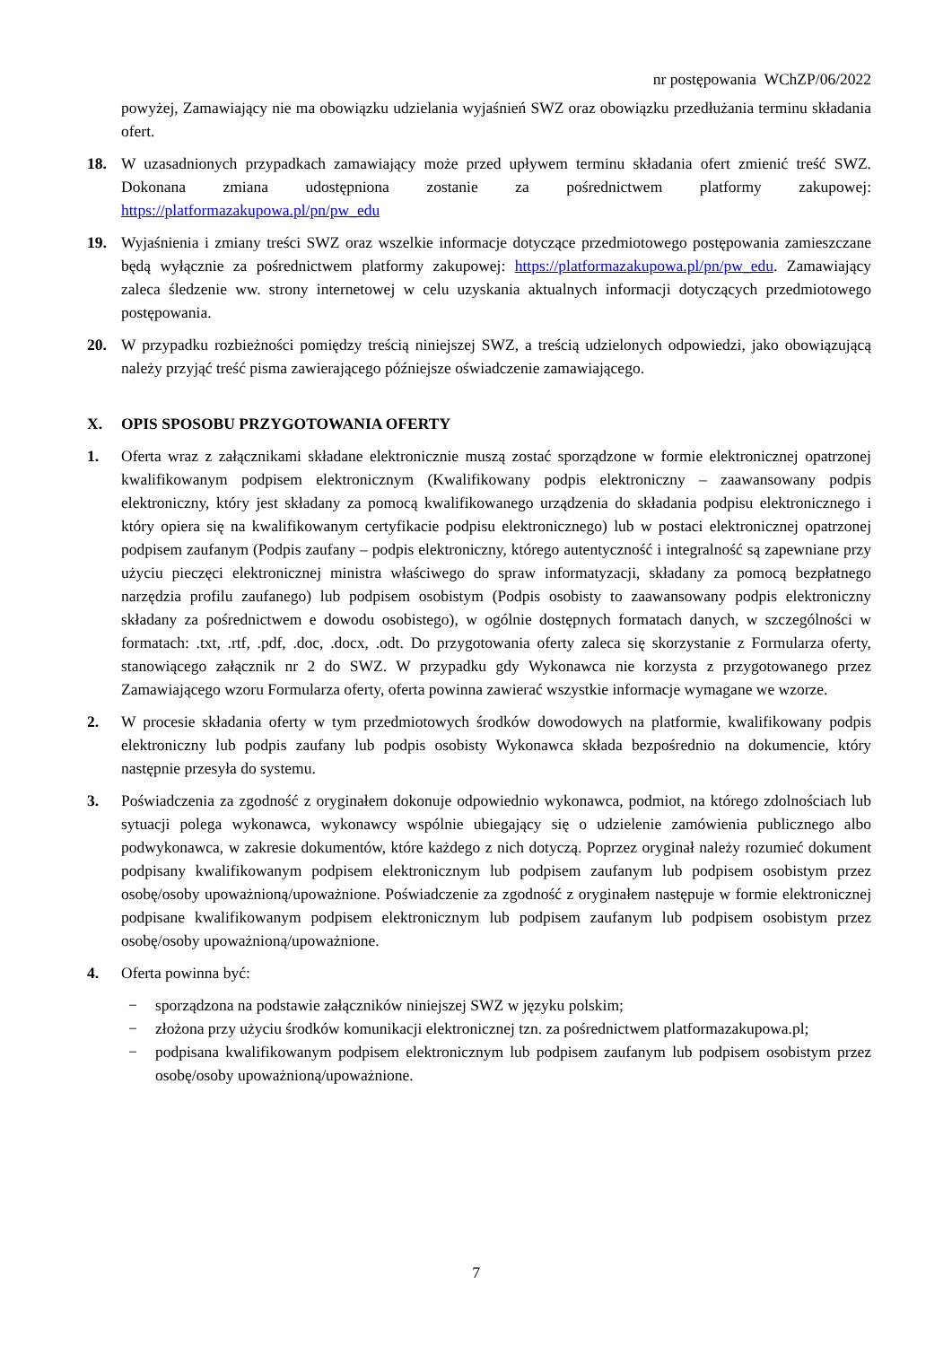nr postępowania WChZP/06/2022
powyżej, Zamawiający nie ma obowiązku udzielania wyjaśnień SWZ oraz obowiązku przedłużania terminu składania ofert.
18. W uzasadnionych przypadkach zamawiający może przed upływem terminu składania ofert zmienić treść SWZ. Dokonana zmiana udostępniona zostanie za pośrednictwem platformy zakupowej: https://platformazakupowa.pl/pn/pw_edu
19. Wyjaśnienia i zmiany treści SWZ oraz wszelkie informacje dotyczące przedmiotowego postępowania zamieszczane będą wyłącznie za pośrednictwem platformy zakupowej: https://platformazakupowa.pl/pn/pw_edu. Zamawiający zaleca śledzenie ww. strony internetowej w celu uzyskania aktualnych informacji dotyczących przedmiotowego postępowania.
20. W przypadku rozbieżności pomiędzy treścią niniejszej SWZ, a treścią udzielonych odpowiedzi, jako obowiązującą należy przyjąć treść pisma zawierającego późniejsze oświadczenie zamawiającego.
X. OPIS SPOSOBU PRZYGOTOWANIA OFERTY
1. Oferta wraz z załącznikami składane elektronicznie muszą zostać sporządzone w formie elektronicznej opatrzonej kwalifikowanym podpisem elektronicznym (Kwalifikowany podpis elektroniczny – zaawansowany podpis elektroniczny, który jest składany za pomocą kwalifikowanego urządzenia do składania podpisu elektronicznego i który opiera się na kwalifikowanym certyfikacie podpisu elektronicznego) lub w postaci elektronicznej opatrzonej podpisem zaufanym (Podpis zaufany – podpis elektroniczny, którego autentyczność i integralność są zapewniane przy użyciu pieczęci elektronicznej ministra właściwego do spraw informatyzacji, składany za pomocą bezpłatnego narzędzia profilu zaufanego) lub podpisem osobistym (Podpis osobisty to zaawansowany podpis elektroniczny składany za pośrednictwem e dowodu osobistego), w ogólnie dostępnych formatach danych, w szczególności w formatach: .txt, .rtf, .pdf, .doc, .docx, .odt. Do przygotowania oferty zaleca się skorzystanie z Formularza oferty, stanowiącego załącznik nr 2 do SWZ. W przypadku gdy Wykonawca nie korzysta z przygotowanego przez Zamawiającego wzoru Formularza oferty, oferta powinna zawierać wszystkie informacje wymagane we wzorze.
2. W procesie składania oferty w tym przedmiotowych środków dowodowych na platformie, kwalifikowany podpis elektroniczny lub podpis zaufany lub podpis osobisty Wykonawca składa bezpośrednio na dokumencie, który następnie przesyła do systemu.
3. Poświadczenia za zgodność z oryginałem dokonuje odpowiednio wykonawca, podmiot, na którego zdolnościach lub sytuacji polega wykonawca, wykonawcy wspólnie ubiegający się o udzielenie zamówienia publicznego albo podwykonawca, w zakresie dokumentów, które każdego z nich dotyczą. Poprzez oryginał należy rozumieć dokument podpisany kwalifikowanym podpisem elektronicznym lub podpisem zaufanym lub podpisem osobistym przez osobę/osoby upoważnioną/upoważnione. Poświadczenie za zgodność z oryginałem następuje w formie elektronicznej podpisane kwalifikowanym podpisem elektronicznym lub podpisem zaufanym lub podpisem osobistym przez osobę/osoby upoważnioną/upoważnione.
4. Oferta powinna być:
− sporządzona na podstawie załączników niniejszej SWZ w języku polskim;
− złożona przy użyciu środków komunikacji elektronicznej tzn. za pośrednictwem platformazakupowa.pl;
− podpisana kwalifikowanym podpisem elektronicznym lub podpisem zaufanym lub podpisem osobistym przez osobę/osoby upoważnioną/upoważnione.
7